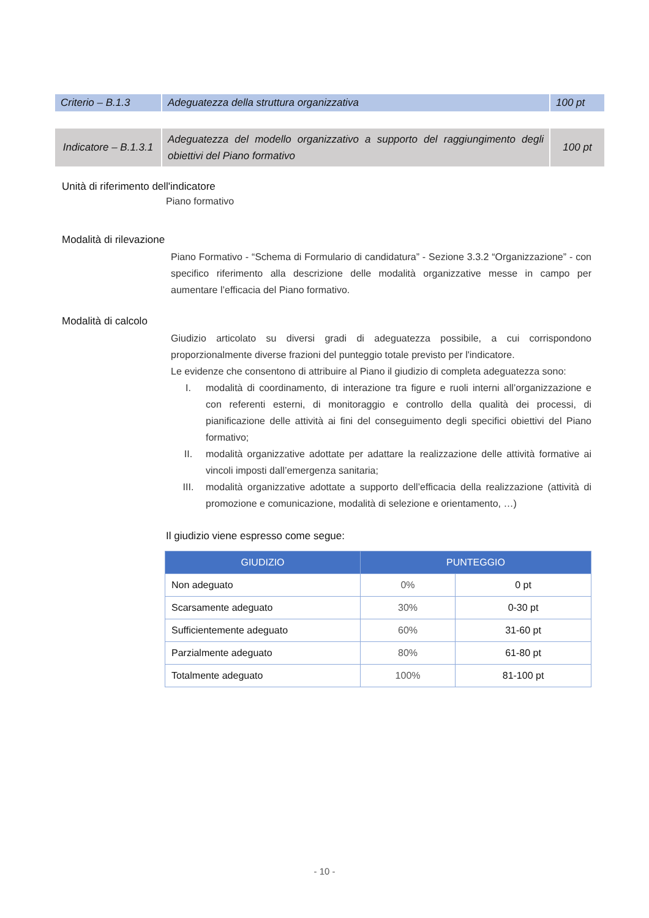| Criterio – B.1.3 | Adeguatezza della struttura organizzativa | 100 pt |
| Indicatore – B.1.3.1 | Adeguatezza del modello organizzativo a supporto del raggiungimento degli obiettivi del Piano formativo | 100 pt |
Unità di riferimento dell'indicatore
Piano formativo
Modalità di rilevazione
Piano Formativo - “Schema di Formulario di candidatura” - Sezione 3.3.2 “Organizzazione” - con specifico riferimento alla descrizione delle modalità organizzative messe in campo per aumentare l’efficacia del Piano formativo.
Modalità di calcolo
Giudizio articolato su diversi gradi di adeguatezza possibile, a cui corrispondono proporzionalmente diverse frazioni del punteggio totale previsto per l'indicatore.
Le evidenze che consentono di attribuire al Piano il giudizio di completa adeguatezza sono:
I. modalità di coordinamento, di interazione tra figure e ruoli interni all’organizzazione e con referenti esterni, di monitoraggio e controllo della qualità dei processi, di pianificazione delle attività ai fini del conseguimento degli specifici obiettivi del Piano formativo;
II. modalità organizzative adottate per adattare la realizzazione delle attività formative ai vincoli imposti dall’emergenza sanitaria;
III. modalità organizzative adottate a supporto dell’efficacia della realizzazione (attività di promozione e comunicazione, modalità di selezione e orientamento, …)
Il giudizio viene espresso come segue:
| GIUDIZIO | PUNTEGGIO | |
| --- | --- | --- |
| Non adeguato | 0% | 0 pt |
| Scarsamente adeguato | 30% | 0-30 pt |
| Sufficientemente adeguato | 60% | 31-60 pt |
| Parzialmente adeguato | 80% | 61-80 pt |
| Totalmente adeguato | 100% | 81-100 pt |
- 10 -